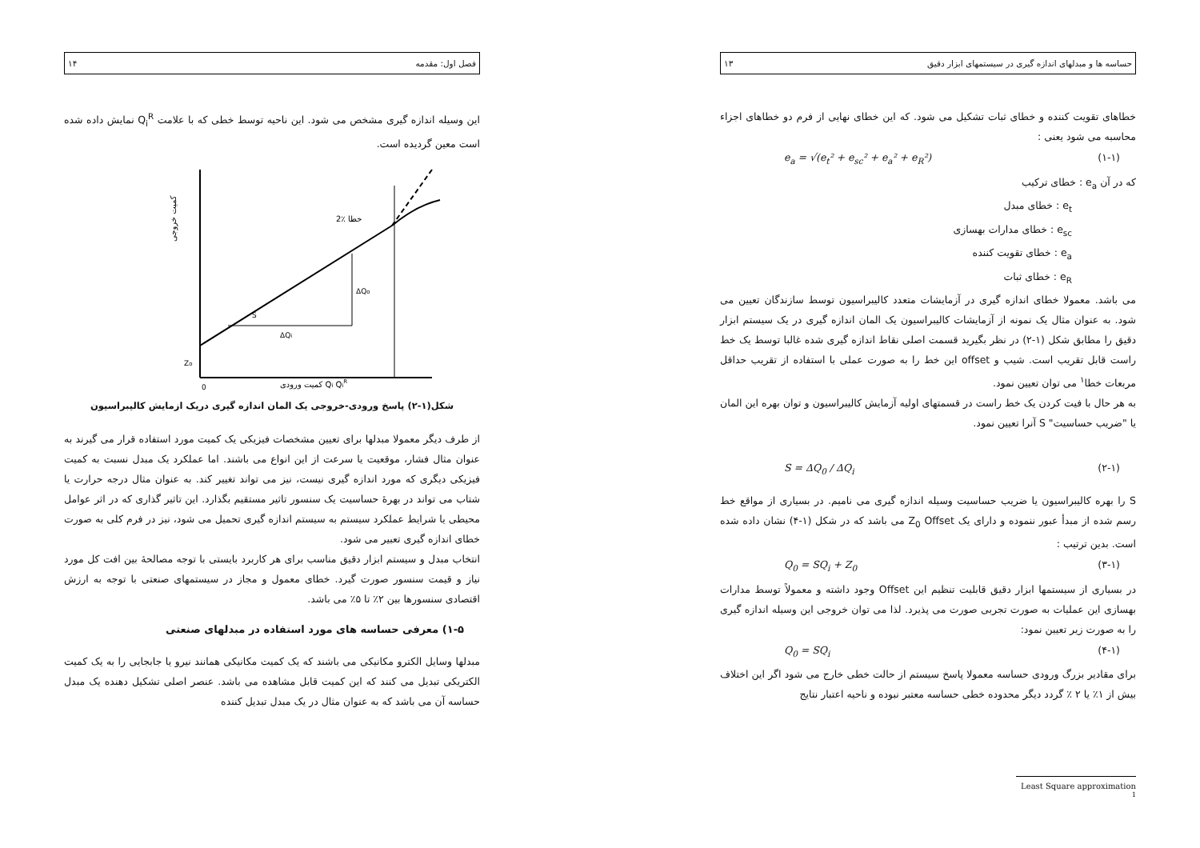حساسه ها و مبدلهای اندازه گیری در سیستمهای ابزار دقیق ۱۳
خطاهای تقویت کننده و خطای ثبات تشکیل می شود. که این خطای نهایی از فرم دو خطاهای اجزاء محاسبه می شود یعنی :
e<sub>a</sub> = √(e<sub>t</sub>² + e<sub>sc</sub>² + e<sub>a</sub>² + e<sub>R</sub>²) (۱-۱)
که در آن e<sub>a</sub> : خطای ترکیب
e<sub>t</sub> : خطای مبدل
e<sub>sc</sub> : خطای مدارات بهسازی
e<sub>a</sub> : خطای تقویت کننده
e<sub>R</sub> : خطای ثبات
می باشد. معمولا خطای اندازه گیری در آزمایشات متعدد کالیبراسیون توسط سازندگان تعیین می شود. به عنوان مثال یک نمونه از آزمایشات کالیبراسیون یک المان اندازه گیری در یک سیستم ابزار دقیق را مطابق شکل (۱-۲) در نظر بگیرید قسمت اصلی نقاط اندازه گیری شده غالبا توسط یک خط راست قابل تقریب است. شیب و offset این خط را به صورت عملی با استفاده از تقریب حداقل مربعات خطا<sup>۱</sup> می توان تعیین نمود.
به هر حال با فیت کردن یک خط راست در قسمتهای اولیه آزمایش کالیبراسیون و توان بهره این المان یا "ضریب حساسیت" S آنرا تعیین نمود.
S = ΔQ<sub>0</sub> / ΔQ<sub>i</sub> (۲-۱)
S را بهره کالیبراسیون یا ضریب حساسیت وسیله اندازه گیری می نامیم. در بسیاری از مواقع خط رسم شده از مبدأ عبور ننموده و دارای یک Z<sub>0</sub> Offset می باشد که در شکل (۱-۴) نشان داده شده است. بدین ترتیب :
Q<sub>0</sub> = SQ<sub>i</sub> + Z<sub>0</sub> (۳-۱)
در بسیاری از سیستمها ابزار دقیق قابلیت تنظیم این Offset وجود داشته و معمولاً توسط مدارات بهسازی این عملیات به صورت تجربی صورت می پذیرد. لذا می توان خروجی این وسیله اندازه گیری را به صورت زیر تعیین نمود:
Q<sub>0</sub> = SQ<sub>i</sub> (۴-۱)
برای مقادیر بزرگ ورودی حساسه معمولا پاسخ سیستم از حالت خطی خارج می شود اگر این اختلاف بیش از ۱٪ یا ۲ ٪ گردد دیگر محدوده خطی حساسه معتبر نبوده و ناحیه اعتبار نتایج
Least Square approximation <sup>1</sup>
فصل اول: مقدمه ۱۴
این وسیله اندازه گیری مشخص می شود. این ناحیه توسط خطی که با علامت Q<sub>i</sub><sup>R</sup> نمایش داده شده است معین گردیده است.
کمیت خروجی
کمیت ورودی Qi QiR
ΔQo
ΔQi
2٪ خطا
Zo
0
S
شکل(۱-۲) پاسخ ورودی-خروجی یک المان اندازه گیری دریک ازمایش کالیبراسیون
از طرف دیگر معمولا مبدلها برای تعیین مشخصات فیزیکی یک کمیت مورد استفاده قرار می گیرند به عنوان مثال فشار، موقعیت یا سرعت از این انواع می باشند. اما عملکرد یک مبدل نسبت به کمیت فیزیکی دیگری که مورد اندازه گیری نیست، نیز می تواند تغییر کند. به عنوان مثال درجه حرارت یا شتاب می تواند در بهرۀ حساسیت یک سنسور تاثیر مستقیم بگذارد. این تاثیر گذاری که در اثر عوامل محیطی یا شرایط عملکرد سیستم به سیستم اندازه گیری تحمیل می شود، نیز در فرم کلی به صورت خطای اندازه گیری تعبیر می شود.
انتخاب مبدل و سیستم ابزار دقیق مناسب برای هر کاربرد بایستی با توجه مصالحۀ بین افت کل مورد نیاز و قیمت سنسور صورت گیرد. خطای معمول و مجاز در سیستمهای صنعتی با توجه به ارزش اقتصادی سنسورها بین ۲٪ تا ۵٪ می باشد.
۱-۵) معرفی حساسه های مورد استفاده در مبدلهای صنعتی
مبدلها وسایل الکترو مکانیکی می باشند که یک کمیت مکانیکی همانند نیرو یا جابجایی را به یک کمیت الکتریکی تبدیل می کنند که این کمیت قابل مشاهده می باشد. عنصر اصلی تشکیل دهنده یک مبدل حساسه آن می باشد که به عنوان مثال در یک مبدل تبدیل کننده